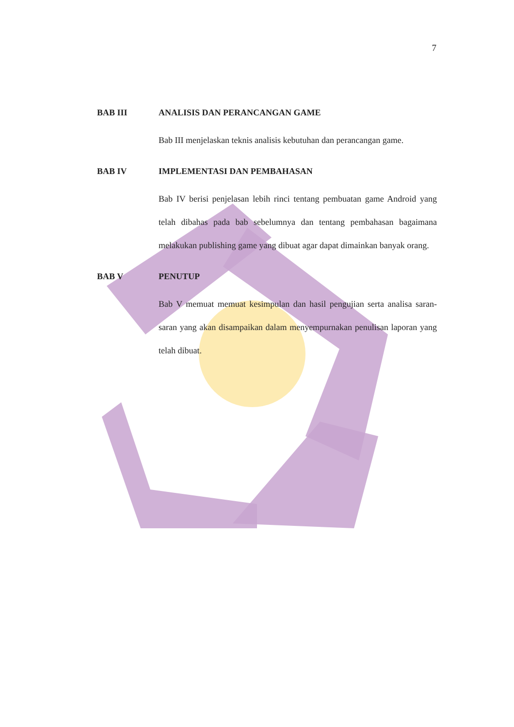7
BAB III ANALISIS DAN PERANCANGAN GAME
Bab III menjelaskan teknis analisis kebutuhan dan perancangan game.
BAB IV IMPLEMENTASI DAN PEMBAHASAN
Bab IV berisi penjelasan lebih rinci tentang pembuatan game Android yang telah dibahas pada bab sebelumnya dan tentang pembahasan bagaimana melakukan publishing game yang dibuat agar dapat dimainkan banyak orang.
BAB V PENUTUP
Bab V memuat memuat kesimpulan dan hasil pengujian serta analisa saran-saran yang akan disampaikan dalam menyempurnakan penulisan laporan yang telah dibuat.